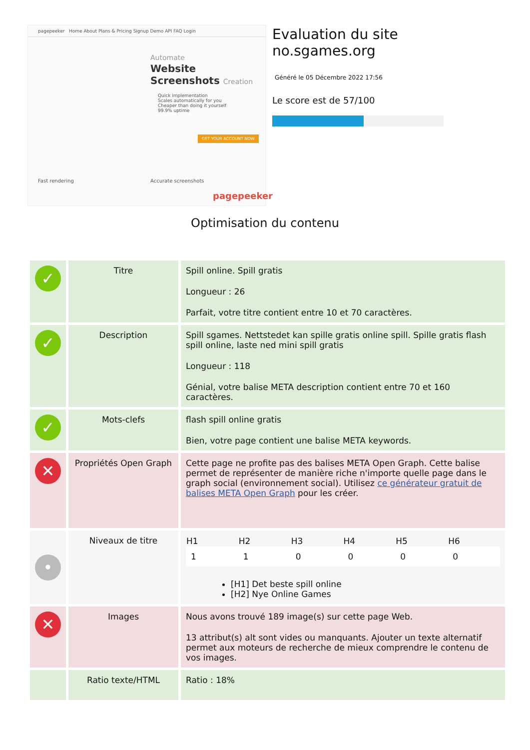pagepeeker Home About Plans & Pricing Signup Demo API FAQ Login
Automate
Website
Screenshots Creation
Quick implementation
Scales automatically for you
Cheaper than doing it yourself
99.9% uptime
GET YOUR ACCOUNT NOW
Fast rendering Accurate screenshots
pagepeeker
Evaluation du site no.sgames.org
Généré le 05 Décembre 2022 17:56
Le score est de 57/100
Optimisation du contenu
| ✓ | Titre | Spill online. Spill gratis Longueur : 26 Parfait, votre titre contient entre 10 et 70 caractères. |
| ✓ | Description | Spill sgames. Nettstedet kan spille gratis online spill. Spille gratis flash spill online, laste ned mini spill gratis Longueur : 118 Génial, votre balise META description contient entre 70 et 160 caractères. |
| ✓ | Mots-clefs | flash spill online gratis Bien, votre page contient une balise META keywords. |
| ✕ | Propriétés Open Graph | Cette page ne profite pas des balises META Open Graph. Cette balise permet de représenter de manière riche n'importe quelle page dans le graph social (environnement social). Utilisez ce générateur gratuit de balises META Open Graph pour les créer. |
| • | Niveaux de titre | / H1 / H2 / H3 / H4 / H5 / H6 / / --- / --- / --- / --- / --- / --- / / 1 / 1 / 0 / 0 / 0 / 0 / [H1] Det beste spill online [H2] Nye Online Games |
| ✕ | Images | Nous avons trouvé 189 image(s) sur cette page Web. 13 attribut(s) alt sont vides ou manquants. Ajouter un texte alternatif permet aux moteurs de recherche de mieux comprendre le contenu de vos images. |
| | Ratio texte/HTML | Ratio : 18% |